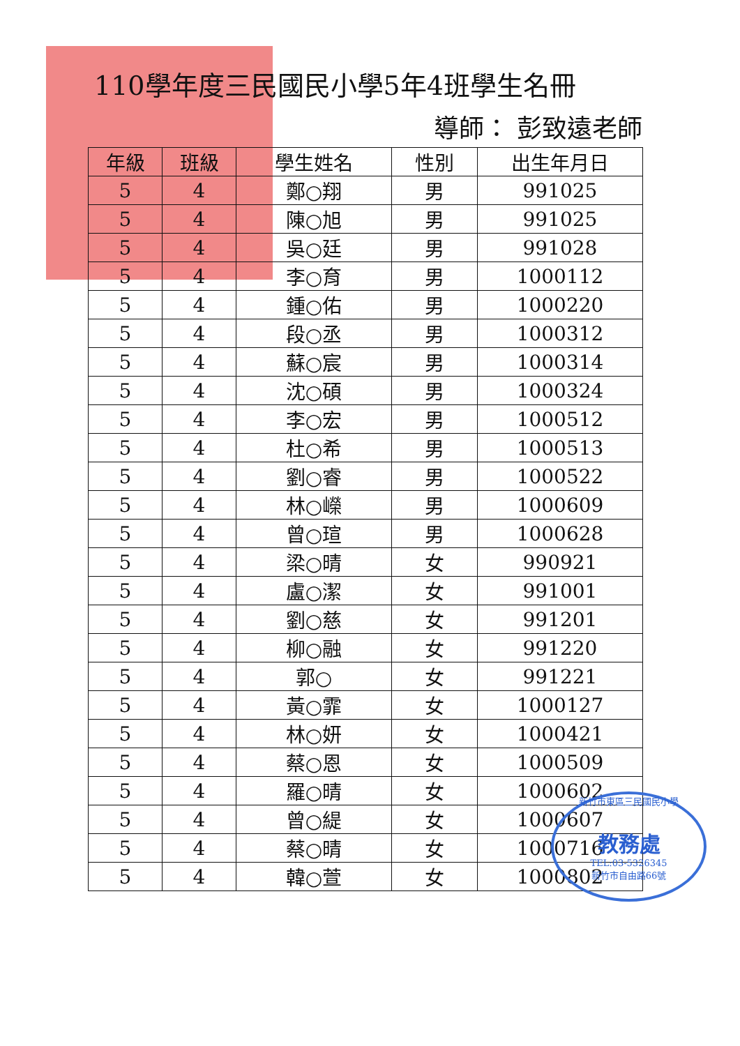110學年度三民國民小學5年4班學生名冊
導師： 彭致遠老師
| 年級 | 班級 | 學生姓名 | 性別 | 出生年月日 |
| --- | --- | --- | --- | --- |
| 5 | 4 | 鄭○翔 | 男 | 991025 |
| 5 | 4 | 陳○旭 | 男 | 991025 |
| 5 | 4 | 吳○廷 | 男 | 991028 |
| 5 | 4 | 李○育 | 男 | 1000112 |
| 5 | 4 | 鍾○佑 | 男 | 1000220 |
| 5 | 4 | 段○丞 | 男 | 1000312 |
| 5 | 4 | 蘇○宸 | 男 | 1000314 |
| 5 | 4 | 沈○碩 | 男 | 1000324 |
| 5 | 4 | 李○宏 | 男 | 1000512 |
| 5 | 4 | 杜○希 | 男 | 1000513 |
| 5 | 4 | 劉○睿 | 男 | 1000522 |
| 5 | 4 | 林○嶸 | 男 | 1000609 |
| 5 | 4 | 曾○瑄 | 男 | 1000628 |
| 5 | 4 | 梁○晴 | 女 | 990921 |
| 5 | 4 | 盧○潔 | 女 | 991001 |
| 5 | 4 | 劉○慈 | 女 | 991201 |
| 5 | 4 | 柳○融 | 女 | 991220 |
| 5 | 4 | 郭○ | 女 | 991221 |
| 5 | 4 | 黃○霏 | 女 | 1000127 |
| 5 | 4 | 林○妍 | 女 | 1000421 |
| 5 | 4 | 蔡○恩 | 女 | 1000509 |
| 5 | 4 | 羅○晴 | 女 | 1000602 |
| 5 | 4 | 曾○緹 | 女 | 1000607 |
| 5 | 4 | 蔡○晴 | 女 | 1000716 |
| 5 | 4 | 韓○萱 | 女 | 1000802 |
新竹市東區三民國民小學
教務處
TEL:03-5326345
新竹市自由路66號